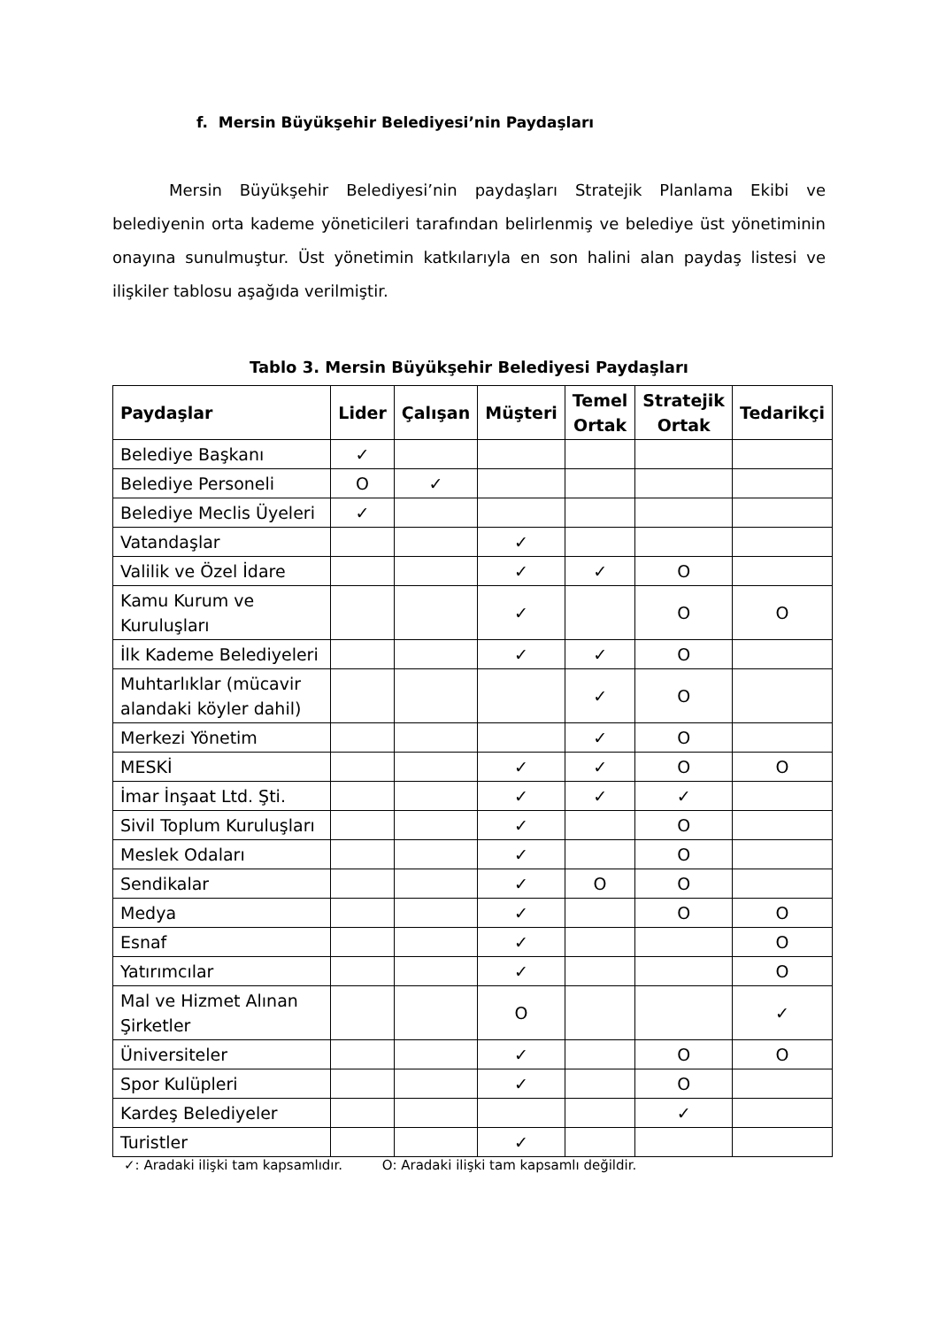f. Mersin Büyükşehir Belediyesi’nin Paydaşları
Mersin Büyükşehir Belediyesi’nin paydaşları Stratejik Planlama Ekibi ve belediyenin orta kademe yöneticileri tarafından belirlenmiş ve belediye üst yönetiminin onayına sunulmuştur. Üst yönetimin katkılarıyla en son halini alan paydaş listesi ve ilişkiler tablosu aşağıda verilmiştir.
Tablo 3. Mersin Büyükşehir Belediyesi Paydaşları
| Paydaşlar | Lider | Çalışan | Müşteri | Temel Ortak | Stratejik Ortak | Tedarikçi |
| --- | --- | --- | --- | --- | --- | --- |
| Belediye Başkanı | ✓ | | | | | |
| Belediye Personeli | O | ✓ | | | | |
| Belediye Meclis Üyeleri | ✓ | | | | | |
| Vatandaşlar | | | ✓ | | | |
| Valilik ve Özel İdare | | | ✓ | ✓ | O | |
| Kamu Kurum ve Kuruluşları | | | ✓ | | O | O |
| İlk Kademe Belediyeleri | | | ✓ | ✓ | O | |
| Muhtarlıklar (mücavir alandaki köyler dahil) | | | | ✓ | O | |
| Merkezi Yönetim | | | | ✓ | O | |
| MESKİ | | | ✓ | ✓ | O | O |
| İmar İnşaat Ltd. Şti. | | | ✓ | ✓ | ✓ | |
| Sivil Toplum Kuruluşları | | | ✓ | | O | |
| Meslek Odaları | | | ✓ | | O | |
| Sendikalar | | | ✓ | O | O | |
| Medya | | | ✓ | | O | O |
| Esnaf | | | ✓ | | | O |
| Yatırımcılar | | | ✓ | | | O |
| Mal ve Hizmet Alınan Şirketler | | | O | | | ✓ |
| Üniversiteler | | | ✓ | | O | O |
| Spor Kulüpleri | | | ✓ | | O | |
| Kardeş Belediyeler | | | | | ✓ | |
| Turistler | | | ✓ | | | |
✓: Aradaki ilişki tam kapsamlıdır. O: Aradaki ilişki tam kapsamlı değildir.